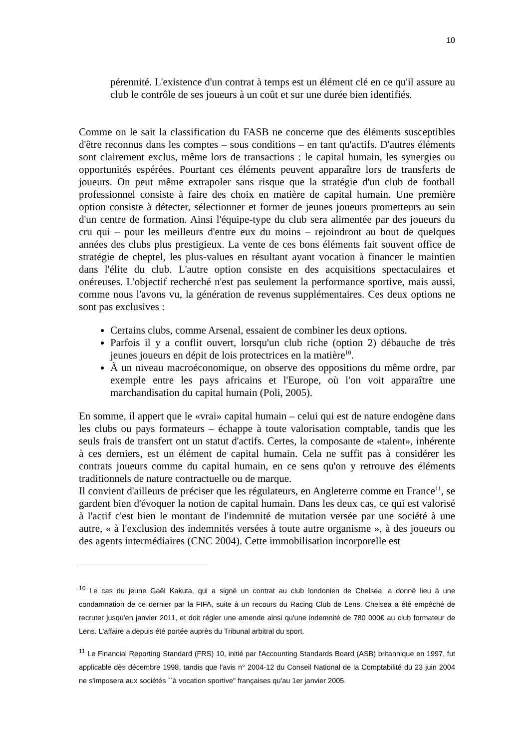10
pérennité. L'existence d'un contrat à temps est un élément clé en ce qu'il assure au club le contrôle de ses joueurs à un coût et sur une durée bien identifiés.
Comme on le sait la classification du FASB ne concerne que des éléments susceptibles d'être reconnus dans les comptes – sous conditions – en tant qu'actifs. D'autres éléments sont clairement exclus, même lors de transactions : le capital humain, les synergies ou opportunités espérées. Pourtant ces éléments peuvent apparaître lors de transferts de joueurs. On peut même extrapoler sans risque que la stratégie d'un club de football professionnel consiste à faire des choix en matière de capital humain. Une première option consiste à détecter, sélectionner et former de jeunes joueurs prometteurs au sein d'un centre de formation. Ainsi l'équipe-type du club sera alimentée par des joueurs du cru qui – pour les meilleurs d'entre eux du moins – rejoindront au bout de quelques années des clubs plus prestigieux. La vente de ces bons éléments fait souvent office de stratégie de cheptel, les plus-values en résultant ayant vocation à financer le maintien dans l'élite du club. L'autre option consiste en des acquisitions spectaculaires et onéreuses. L'objectif recherché n'est pas seulement la performance sportive, mais aussi, comme nous l'avons vu, la génération de revenus supplémentaires. Ces deux options ne sont pas exclusives :
Certains clubs, comme Arsenal, essaient de combiner les deux options.
Parfois il y a conflit ouvert, lorsqu'un club riche (option 2) débauche de très jeunes joueurs en dépit de lois protectrices en la matière<sup>10</sup>.
À un niveau macroéconomique, on observe des oppositions du même ordre, par exemple entre les pays africains et l'Europe, où l'on voit apparaître une marchandisation du capital humain (Poli, 2005).
En somme, il appert que le «vrai» capital humain – celui qui est de nature endogène dans les clubs ou pays formateurs – échappe à toute valorisation comptable, tandis que les seuls frais de transfert ont un statut d'actifs. Certes, la composante de «talent», inhérente à ces derniers, est un élément de capital humain. Cela ne suffit pas à considérer les contrats joueurs comme du capital humain, en ce sens qu'on y retrouve des éléments traditionnels de nature contractuelle ou de marque.
Il convient d'ailleurs de préciser que les régulateurs, en Angleterre comme en France<sup>11</sup>, se gardent bien d'évoquer la notion de capital humain. Dans les deux cas, ce qui est valorisé à l'actif c'est bien le montant de l'indemnité de mutation versée par une société à une autre, « à l'exclusion des indemnités versées à toute autre organisme », à des joueurs ou des agents intermédiaires (CNC 2004). Cette immobilisation incorporelle est
<sup>10</sup> Le cas du jeune Gaël Kakuta, qui a signé un contrat au club londonien de Chelsea, a donné lieu à une condamnation de ce dernier par la FIFA, suite à un recours du Racing Club de Lens. Chelsea a été empêché de recruter jusqu'en janvier 2011, et doit régler une amende ainsi qu'une indemnité de 780 000€ au club formateur de Lens. L'affaire a depuis été portée auprès du Tribunal arbitral du sport.
<sup>11</sup> Le Financial Reporting Standard (FRS) 10, initié par l'Accounting Standards Board (ASB) britannique en 1997, fut applicable dès décembre 1998, tandis que l'avis n° 2004-12 du Conseil National de la Comptabilité du 23 juin 2004 ne s'imposera aux sociétés ``à vocation sportive" françaises qu'au 1er janvier 2005.